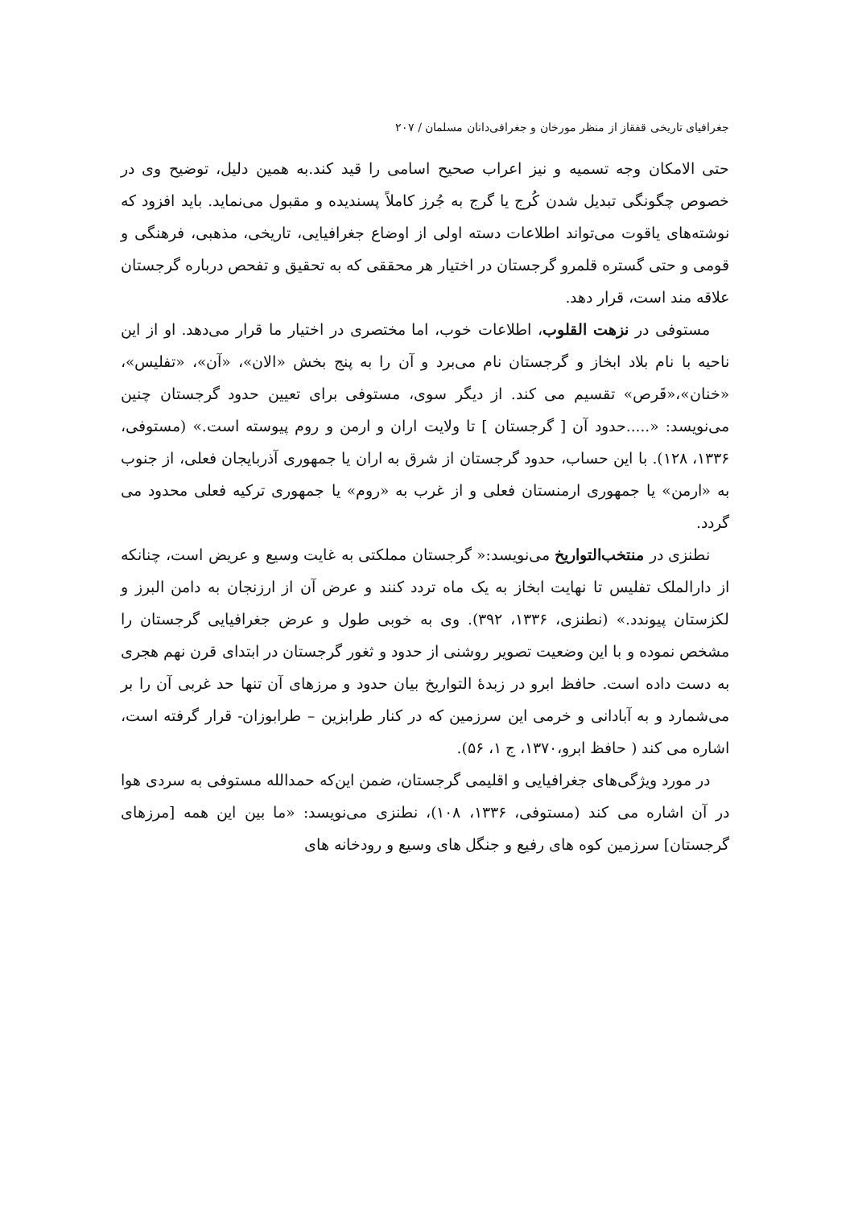جغرافیای تاریخی قفقاز از منظر مورخان و جغرافی‌دانان مسلمان / ۲۰۷
حتی الامکان وجه تسمیه و نیز اعراب صحیح اسامی را قید کند.به همین دلیل، توضیح وی در خصوص چگونگی تبدیل شدن کُرج یا گرج به جُرز کاملاً پسندیده و مقبول می‌نماید. باید افزود که نوشته‌های یاقوت می‌تواند اطلاعات دسته اولی از اوضاع جغرافیایی، تاریخی، مذهبی، فرهنگی و قومی و حتی گستره قلمرو گرجستان در اختیار هر محققی که به تحقیق و تفحص درباره گرجستان علاقه مند است، قرار دهد.
مستوفی در نزهت القلوب، اطلاعات خوب، اما مختصری در اختیار ما قرار می‌دهد. او از این ناحیه با نام بلاد ابخاز و گرجستان نام می‌برد و آن را به پنج بخش «الان»، «آن»، «تفلیس»، «خنان»،«قَرص» تقسیم می کند. از دیگر سوی، مستوفی برای تعیین حدود گرجستان چنین می‌نویسد: «.....حدود آن [ گرجستان ] تا ولایت اران و ارمن و روم پیوسته است.» (مستوفی، ۱۳۳۶، ۱۲۸). با این حساب، حدود گرجستان از شرق به اران یا جمهوری آذربایجان فعلی، از جنوب به «ارمن» یا جمهوری ارمنستان فعلی و از غرب به «روم» یا جمهوری ترکیه فعلی محدود می گردد.
نطنزی در منتخب‌التواریخ می‌نویسد:« گرجستان مملکتی به غایت وسیع و عریض است، چنانکه از دارالملک تفلیس تا نهایت ابخاز به یک ماه تردد کنند و عرض آن از ارزنجان به دامن البرز و لکزستان پیوندد.» (نطنزی، ۱۳۳۶، ۳۹۲). وی به خوبی طول و عرض جغرافیایی گرجستان را مشخص نموده و با این وضعیت تصویر روشنی از حدود و ثغور گرجستان در ابتدای قرن نهم هجری به دست داده است. حافظ ابرو در زبدهٔ التواریخ بیان حدود و مرزهای آن تنها حد غربی آن را بر می‌شمارد و به آبادانی و خرمی این سرزمین که در کنار طرابزین – طرابوزان- قرار گرفته است، اشاره می کند ( حافظ ابرو،۱۳۷۰، ج ۱، ۵۶).
در مورد ویژگی‌های جغرافیایی و اقلیمی گرجستان، ضمن این‌که حمدالله مستوفی به سردی هوا در آن اشاره می کند (مستوفی، ۱۳۳۶، ۱۰۸)، نطنزی می‌نویسد: «ما بین این همه [مرزهای گرجستان] سرزمین کوه های رفیع و جنگل های وسیع و رودخانه های